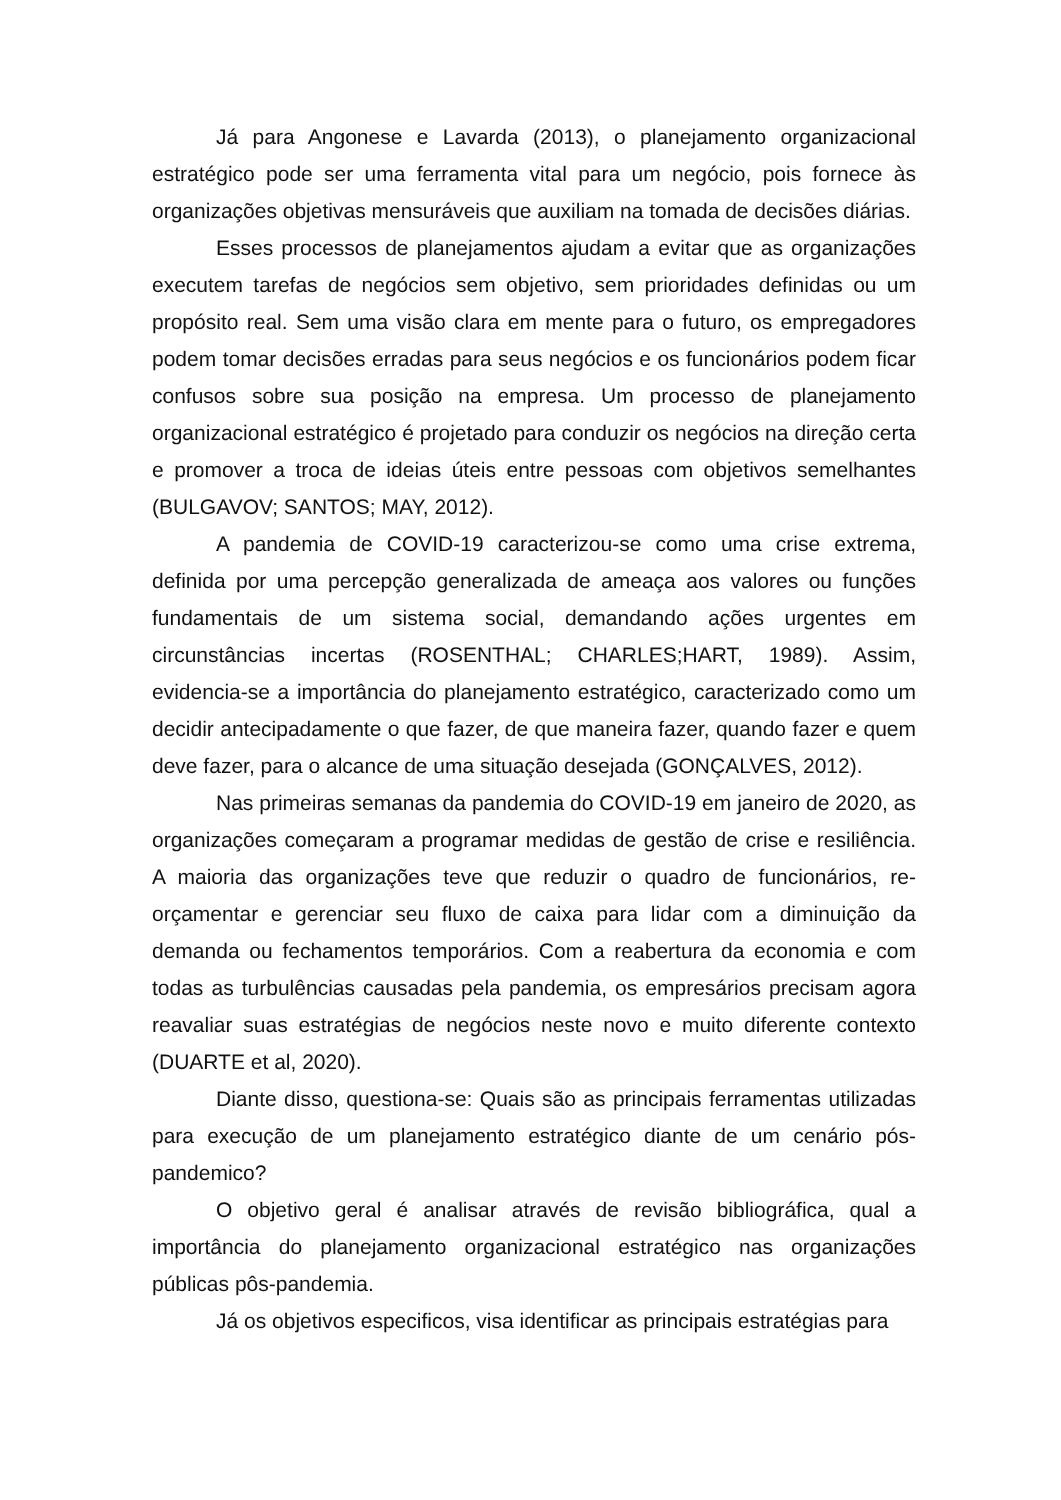Já para Angonese e Lavarda (2013), o planejamento organizacional estratégico pode ser uma ferramenta vital para um negócio, pois fornece às organizações objetivas mensuráveis que auxiliam na tomada de decisões diárias.
Esses processos de planejamentos ajudam a evitar que as organizações executem tarefas de negócios sem objetivo, sem prioridades definidas ou um propósito real. Sem uma visão clara em mente para o futuro, os empregadores podem tomar decisões erradas para seus negócios e os funcionários podem ficar confusos sobre sua posição na empresa. Um processo de planejamento organizacional estratégico é projetado para conduzir os negócios na direção certa e promover a troca de ideias úteis entre pessoas com objetivos semelhantes (BULGAVOV; SANTOS; MAY, 2012).
A pandemia de COVID-19 caracterizou-se como uma crise extrema, definida por uma percepção generalizada de ameaça aos valores ou funções fundamentais de um sistema social, demandando ações urgentes em circunstâncias incertas (ROSENTHAL; CHARLES;HART, 1989). Assim, evidencia-se a importância do planejamento estratégico, caracterizado como um decidir antecipadamente o que fazer, de que maneira fazer, quando fazer e quem deve fazer, para o alcance de uma situação desejada (GONÇALVES, 2012).
Nas primeiras semanas da pandemia do COVID-19 em janeiro de 2020, as organizações começaram a programar medidas de gestão de crise e resiliência. A maioria das organizações teve que reduzir o quadro de funcionários, re-orçamentar e gerenciar seu fluxo de caixa para lidar com a diminuição da demanda ou fechamentos temporários. Com a reabertura da economia e com todas as turbulências causadas pela pandemia, os empresários precisam agora reavaliar suas estratégias de negócios neste novo e muito diferente contexto (DUARTE et al, 2020).
Diante disso, questiona-se: Quais são as principais ferramentas utilizadas para execução de um planejamento estratégico diante de um cenário pós-pandemico?
O objetivo geral é analisar através de revisão bibliográfica, qual a importância do planejamento organizacional estratégico nas organizações públicas pôs-pandemia.
Já os objetivos especificos, visa identificar as principais estratégias para